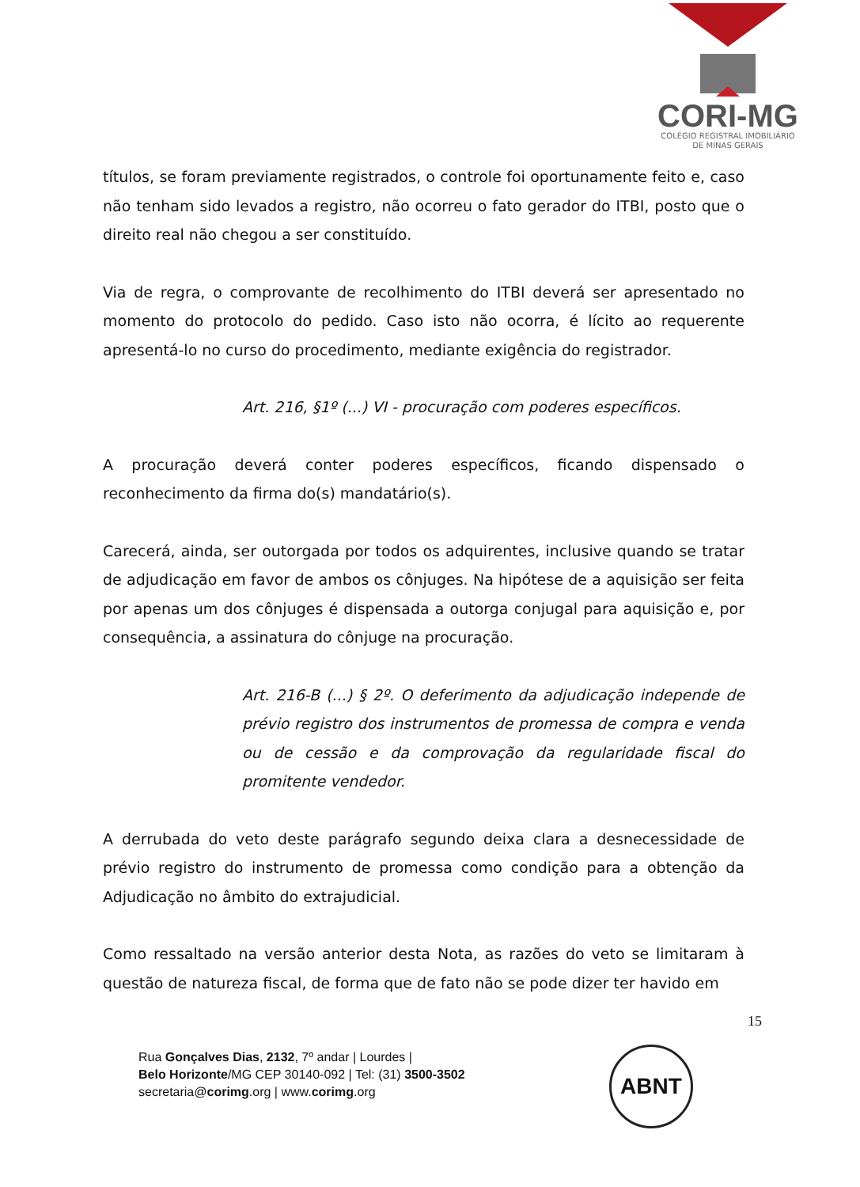CORI-MG
COLÉGIO REGISTRAL IMOBILIÁRIO
DE MINAS GERAIS
títulos, se foram previamente registrados, o controle foi oportunamente feito e, caso não tenham sido levados a registro, não ocorreu o fato gerador do ITBI, posto que o direito real não chegou a ser constituído.
Via de regra, o comprovante de recolhimento do ITBI deverá ser apresentado no momento do protocolo do pedido. Caso isto não ocorra, é lícito ao requerente apresentá-lo no curso do procedimento, mediante exigência do registrador.
Art. 216, §1º (...) VI - procuração com poderes específicos.
A procuração deverá conter poderes específicos, ficando dispensado o reconhecimento da firma do(s) mandatário(s).
Carecerá, ainda, ser outorgada por todos os adquirentes, inclusive quando se tratar de adjudicação em favor de ambos os cônjuges. Na hipótese de a aquisição ser feita por apenas um dos cônjuges é dispensada a outorga conjugal para aquisição e, por consequência, a assinatura do cônjuge na procuração.
Art. 216-B (...) § 2º. O deferimento da adjudicação independe de prévio registro dos instrumentos de promessa de compra e venda ou de cessão e da comprovação da regularidade fiscal do promitente vendedor.
A derrubada do veto deste parágrafo segundo deixa clara a desnecessidade de prévio registro do instrumento de promessa como condição para a obtenção da Adjudicação no âmbito do extrajudicial.
Como ressaltado na versão anterior desta Nota, as razões do veto se limitaram à questão de natureza fiscal, de forma que de fato não se pode dizer ter havido em
15
Rua Gonçalves Dias, 2132, 7º andar | Lourdes |
Belo Horizonte/MG CEP 30140-092 | Tel: (31) 3500-3502
secretaria@corimg.org | www.corimg.org
ABNT